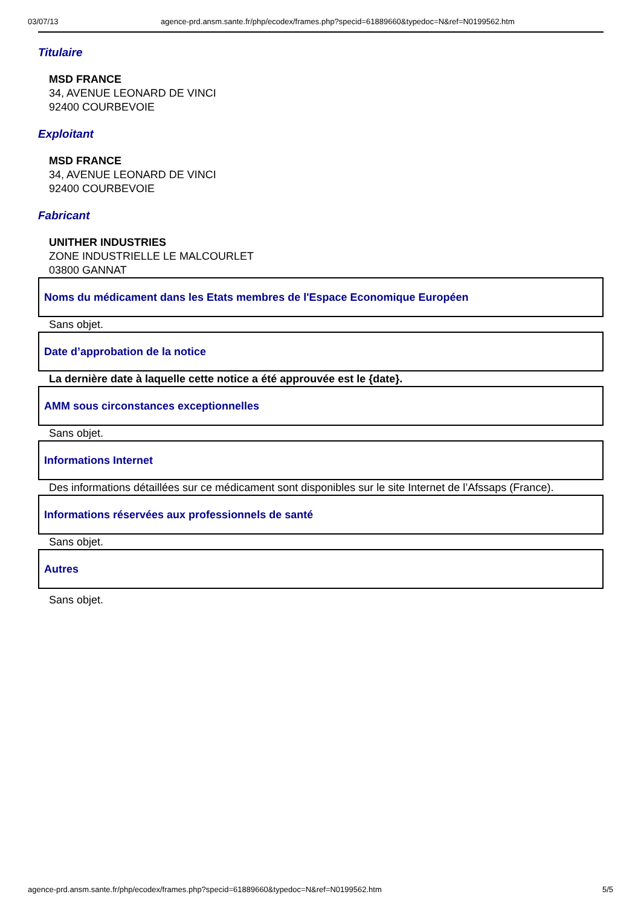03/07/13 agence-prd.ansm.sante.fr/php/ecodex/frames.php?specid=61889660&typedoc=N&ref=N0199562.htm
Titulaire
MSD FRANCE
34, AVENUE LEONARD DE VINCI
92400 COURBEVOIE
Exploitant
MSD FRANCE
34, AVENUE LEONARD DE VINCI
92400 COURBEVOIE
Fabricant
UNITHER INDUSTRIES
ZONE INDUSTRIELLE LE MALCOURLET
03800 GANNAT
Noms du médicament dans les Etats membres de l'Espace Economique Européen
Sans objet.
Date d’approbation de la notice
La dernière date à laquelle cette notice a été approuvée est le {date}.
AMM sous circonstances exceptionnelles
Sans objet.
Informations Internet
Des informations détaillées sur ce médicament sont disponibles sur le site Internet de l’Afssaps (France).
Informations réservées aux professionnels de santé
Sans objet.
Autres
Sans objet.
agence-prd.ansm.sante.fr/php/ecodex/frames.php?specid=61889660&typedoc=N&ref=N0199562.htm 5/5